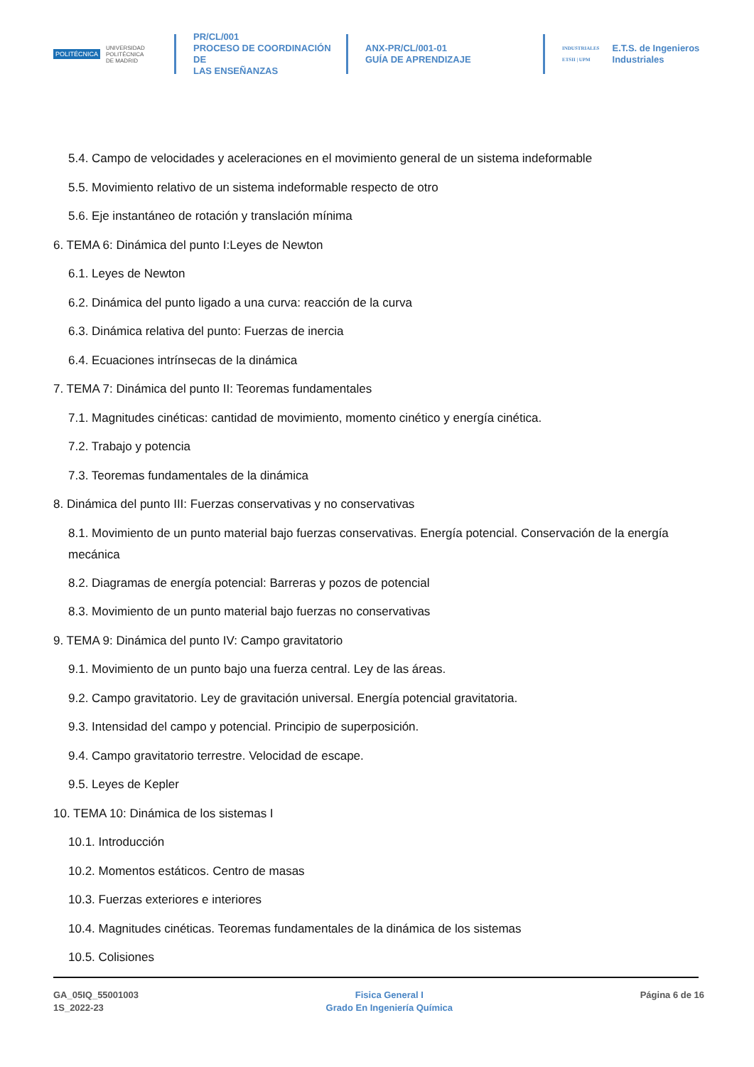POLITÉCNICA UNIVERSIDAD
POLITÉCNICA
DE MADRID
PR/CL/001
PROCESO DE COORDINACIÓN DE
LAS ENSEÑANZAS
ANX-PR/CL/001-01
GUÍA DE APRENDIZAJE
INDUSTRIALES
ETSII | UPM E.T.S. de Ingenieros
Industriales
5.4. Campo de velocidades y aceleraciones en el movimiento general de un sistema indeformable
5.5. Movimiento relativo de un sistema indeformable respecto de otro
5.6. Eje instantáneo de rotación y translación mínima
6. TEMA 6: Dinámica del punto I:Leyes de Newton
6.1. Leyes de Newton
6.2. Dinámica del punto ligado a una curva: reacción de la curva
6.3. Dinámica relativa del punto: Fuerzas de inercia
6.4. Ecuaciones intrínsecas de la dinámica
7. TEMA 7: Dinámica del punto II: Teoremas fundamentales
7.1. Magnitudes cinéticas: cantidad de movimiento, momento cinético y energía cinética.
7.2. Trabajo y potencia
7.3. Teoremas fundamentales de la dinámica
8. Dinámica del punto III: Fuerzas conservativas y no conservativas
8.1. Movimiento de un punto material bajo fuerzas conservativas. Energía potencial. Conservación de la energía mecánica
8.2. Diagramas de energía potencial: Barreras y pozos de potencial
8.3. Movimiento de un punto material bajo fuerzas no conservativas
9. TEMA 9: Dinámica del punto IV: Campo gravitatorio
9.1. Movimiento de un punto bajo una fuerza central. Ley de las áreas.
9.2. Campo gravitatorio. Ley de gravitación universal. Energía potencial gravitatoria.
9.3. Intensidad del campo y potencial. Principio de superposición.
9.4. Campo gravitatorio terrestre. Velocidad de escape.
9.5. Leyes de Kepler
10. TEMA 10: Dinámica de los sistemas I
10.1. Introducción
10.2. Momentos estáticos. Centro de masas
10.3. Fuerzas exteriores e interiores
10.4. Magnitudes cinéticas. Teoremas fundamentales de la dinámica de los sistemas
10.5. Colisiones
GA_05IQ_55001003
1S_2022-23
Fisica General I
Grado En Ingeniería Química
Página 6 de 16